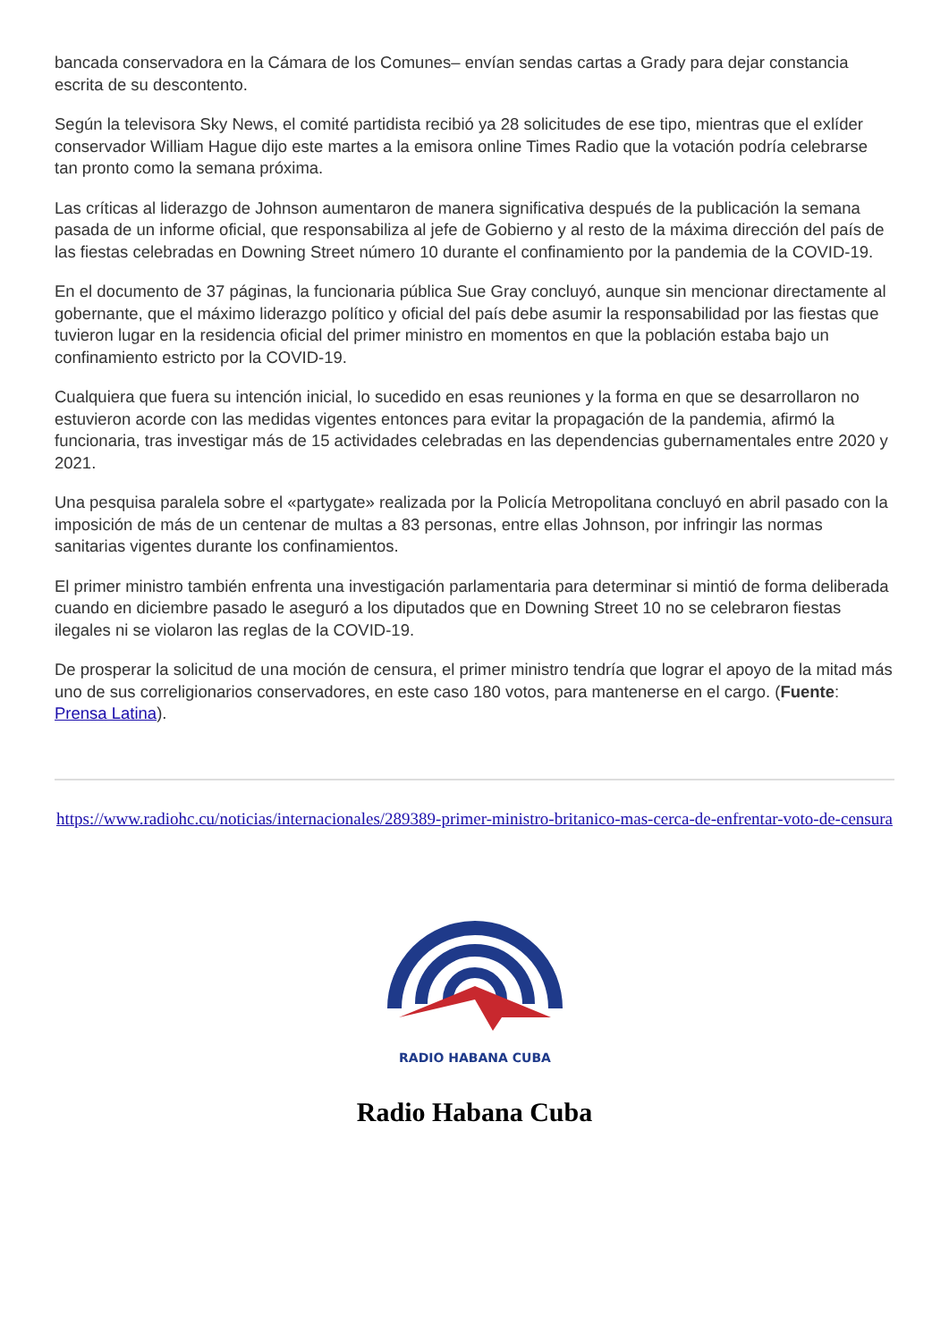bancada conservadora en la Cámara de los Comunes– envían sendas cartas a Grady para dejar constancia escrita de su descontento.
Según la televisora Sky News, el comité partidista recibió ya 28 solicitudes de ese tipo, mientras que el exlíder conservador William Hague dijo este martes a la emisora online Times Radio que la votación podría celebrarse tan pronto como la semana próxima.
Las críticas al liderazgo de Johnson aumentaron de manera significativa después de la publicación la semana pasada de un informe oficial, que responsabiliza al jefe de Gobierno y al resto de la máxima dirección del país de las fiestas celebradas en Downing Street número 10 durante el confinamiento por la pandemia de la COVID-19.
En el documento de 37 páginas, la funcionaria pública Sue Gray concluyó, aunque sin mencionar directamente al gobernante, que el máximo liderazgo político y oficial del país debe asumir la responsabilidad por las fiestas que tuvieron lugar en la residencia oficial del primer ministro en momentos en que la población estaba bajo un confinamiento estricto por la COVID-19.
Cualquiera que fuera su intención inicial, lo sucedido en esas reuniones y la forma en que se desarrollaron no estuvieron acorde con las medidas vigentes entonces para evitar la propagación de la pandemia, afirmó la funcionaria, tras investigar más de 15 actividades celebradas en las dependencias gubernamentales entre 2020 y 2021.
Una pesquisa paralela sobre el «partygate» realizada por la Policía Metropolitana concluyó en abril pasado con la imposición de más de un centenar de multas a 83 personas, entre ellas Johnson, por infringir las normas sanitarias vigentes durante los confinamientos.
El primer ministro también enfrenta una investigación parlamentaria para determinar si mintió de forma deliberada cuando en diciembre pasado le aseguró a los diputados que en Downing Street 10 no se celebraron fiestas ilegales ni se violaron las reglas de la COVID-19.
De prosperar la solicitud de una moción de censura, el primer ministro tendría que lograr el apoyo de la mitad más uno de sus correligionarios conservadores, en este caso 180 votos, para mantenerse en el cargo. (Fuente: Prensa Latina).
https://www.radiohc.cu/noticias/internacionales/289389-primer-ministro-britanico-mas-cerca-de-enfrentar-voto-de-censura
RADIO HABANA CUBA
Radio Habana Cuba